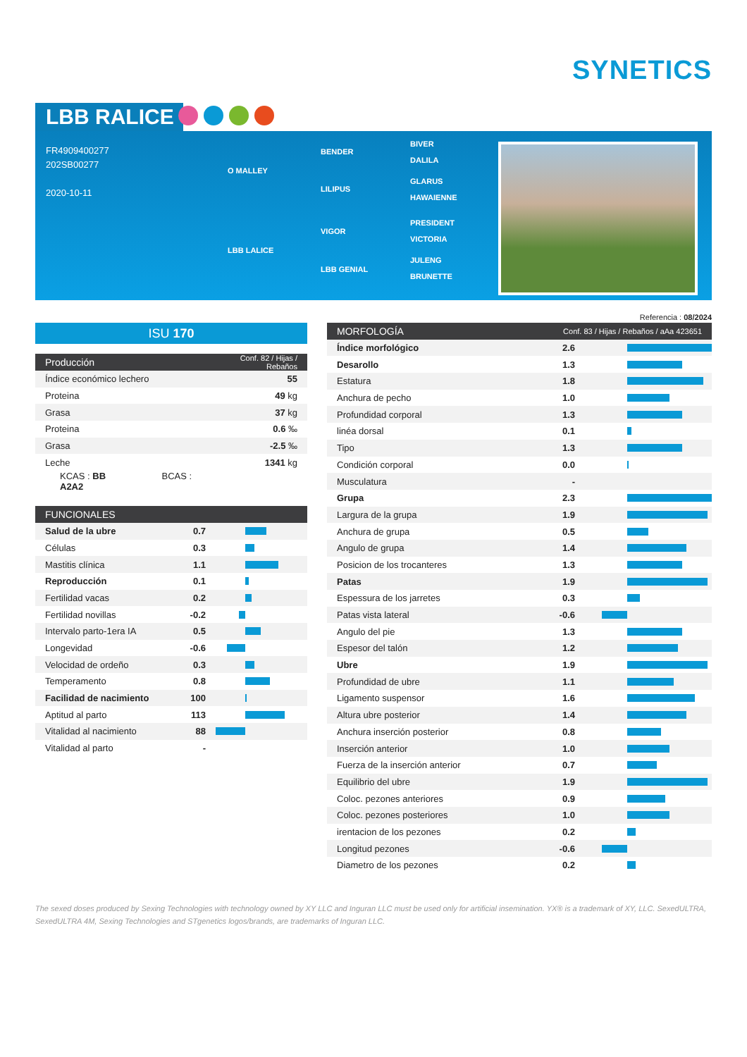SYNETICS
LBB RALICE
FR4909400277
202SB00277
2020-10-11
O MALLEY
LBB LALICE
BENDER
LILIPUS
VIGOR
LBB GENIAL
BIVER
DALILA
GLARUS
HAWAIENNE
PRESIDENT
VICTORIA
JULENG
BRUNETTE
ISU 170
| Producción | Conf. 82 / Hijas / Rebaños |
| --- | --- |
| Índice económico lechero | 55 |
| Proteina | 49 kg |
| Grasa | 37 kg |
| Proteina | 0.6 ‰ |
| Grasa | -2.5 ‰ |
| Leche | 1341 kg |
| KCAS : BB BCAS : A2A2 | |
| FUNCIONALES | | |
| --- | --- | --- |
| Salud de la ubre | 0.7 | |
| Células | 0.3 | |
| Mastitis clínica | 1.1 | |
| Reproducción | 0.1 | |
| Fertilidad vacas | 0.2 | |
| Fertilidad novillas | -0.2 | |
| Intervalo parto-1era IA | 0.5 | |
| Longevidad | -0.6 | |
| Velocidad de ordeño | 0.3 | |
| Temperamento | 0.8 | |
| Facilidad de nacimiento | 100 | |
| Aptitud al parto | 113 | |
| Vitalidad al nacimiento | 88 | |
| Vitalidad al parto | - | |
Referencia : 08/2024
| MORFOLOGÍA | Conf. 83 / Hijas / Rebaños / aAa 423651 | |
| --- | --- | --- |
| Índice morfológico | 2.6 | |
| Desarollo | 1.3 | |
| Estatura | 1.8 | |
| Anchura de pecho | 1.0 | |
| Profundidad corporal | 1.3 | |
| linéa dorsal | 0.1 | |
| Tipo | 1.3 | |
| Condición corporal | 0.0 | |
| Musculatura | - | |
| Grupa | 2.3 | |
| Largura de la grupa | 1.9 | |
| Anchura de grupa | 0.5 | |
| Angulo de grupa | 1.4 | |
| Posicion de los trocanteres | 1.3 | |
| Patas | 1.9 | |
| Espessura de los jarretes | 0.3 | |
| Patas vista lateral | -0.6 | |
| Angulo del pie | 1.3 | |
| Espesor del talón | 1.2 | |
| Ubre | 1.9 | |
| Profundidad de ubre | 1.1 | |
| Ligamento suspensor | 1.6 | |
| Altura ubre posterior | 1.4 | |
| Anchura inserción posterior | 0.8 | |
| Inserción anterior | 1.0 | |
| Fuerza de la inserción anterior | 0.7 | |
| Equilibrio del ubre | 1.9 | |
| Coloc. pezones anteriores | 0.9 | |
| Coloc. pezones posteriores | 1.0 | |
| irentacion de los pezones | 0.2 | |
| Longitud pezones | -0.6 | |
| Diametro de los pezones | 0.2 | |
The sexed doses produced by Sexing Technologies with technology owned by XY LLC and Inguran LLC must be used only for artificial insemination. YX® is a trademark of XY, LLC. SexedULTRA, SexedULTRA 4M, Sexing Technologies and STgenetics logos/brands, are trademarks of Inguran LLC.